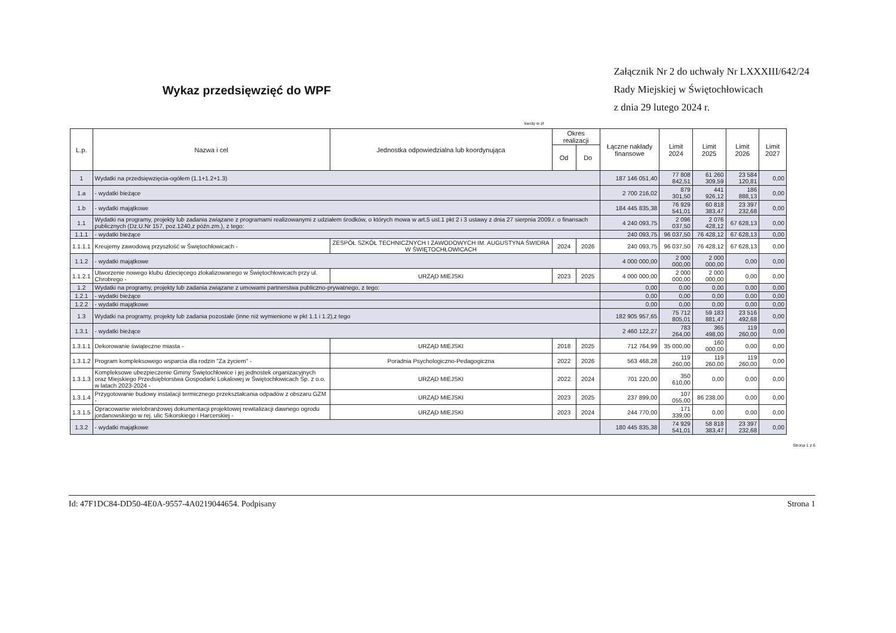Wykaz przedsięwzięć do WPF
Załącznik Nr 2 do uchwały Nr LXXXIII/642/24
Rady Miejskiej w Świętochłowicach
z dnia 29 lutego 2024 r.
kwoty w zł
| L.p. | Nazwa i cel | Jednostka odpowiedzialna lub koordynująca | Okres realizacji | | Łączne nakłady finansowe | Limit 2024 | Limit 2025 | Limit 2026 | Limit 2027 |
| --- | --- | --- | --- | --- | --- | --- | --- | --- | --- |
| | | | Od | Do | | | | | |
| 1 | Wydatki na przedsięwzięcia-ogółem (1.1+1.2+1.3) | | | | 187 146 051,40 | 77 808 842,51 | 61 260 309,59 | 23 584 120,81 | 0,00 |
| 1.a | - wydatki bieżące | | | | 2 700 216,02 | 879 301,50 | 441 926,12 | 186 888,13 | 0,00 |
| 1.b | - wydatki majątkowe | | | | 184 445 835,38 | 76 929 541,01 | 60 818 383,47 | 23 397 232,68 | 0,00 |
| 1.1 | Wydatki na programy, projekty lub zadania związane z programami realizowanymi z udziałem środków, o których mowa w art.5 ust.1 pkt 2 i 3 ustawy z dnia 27 sierpnia 2009.r. o finansach publicznych (Dz.U.Nr 157, poz.1240,z późn.zm.), z tego: | | | | 4 240 093,75 | 2 096 037,50 | 2 076 428,12 | 67 628,13 | 0,00 |
| 1.1.1 | - wydatki bieżące | | | | 240 093,75 | 96 037,50 | 76 428,12 | 67 628,13 | 0,00 |
| 1.1.1.1 | Kreujemy zawodową przyszłość w Świętochłowicach - | ZESPÓŁ SZKÓŁ TECHNICZNYCH I ZAWODOWYCH IM. AUGUSTYNA ŚWIDRA W ŚWIĘTOCHŁOWICACH | 2024 | 2026 | 240 093,75 | 96 037,50 | 76 428,12 | 67 628,13 | 0,00 |
| 1.1.2 | - wydatki majątkowe | | | | 4 000 000,00 | 2 000 000,00 | 2 000 000,00 | 0,00 | 0,00 |
| 1.1.2.1 | Utworzenie nowego klubu dziecięcego zlokalizowanego w Świętochłowicach przy ul. Chrobrego - | URZĄD MIEJSKI | 2023 | 2025 | 4 000 000,00 | 2 000 000,00 | 2 000 000,00 | 0,00 | 0,00 |
| 1.2 | Wydatki na programy, projekty lub zadania związane z umowami partnerstwa publiczno-prywatnego, z tego: | | | | 0,00 | 0,00 | 0,00 | 0,00 | 0,00 |
| 1.2.1 | - wydatki bieżące | | | | 0,00 | 0,00 | 0,00 | 0,00 | 0,00 |
| 1.2.2 | - wydatki majątkowe | | | | 0,00 | 0,00 | 0,00 | 0,00 | 0,00 |
| 1.3 | Wydatki na programy, projekty lub zadania pozostałe (inne niż wymienione w pkt 1.1 i 1.2),z tego | | | | 182 905 957,65 | 75 712 805,01 | 59 183 881,47 | 23 516 492,68 | 0,00 |
| 1.3.1 | - wydatki bieżące | | | | 2 460 122,27 | 783 264,00 | 365 498,00 | 119 260,00 | 0,00 |
| 1.3.1.1 | Dekorowanie świąteczne miasta - | URZĄD MIEJSKI | 2018 | 2025 | 712 764,99 | 35 000,00 | 160 000,00 | 0,00 | 0,00 |
| 1.3.1.2 | Program kompleksowego wsparcia dla rodzin "Za życiem" - | Poradnia Psychologiczno-Pedagogiczna | 2022 | 2026 | 563 468,28 | 119 260,00 | 119 260,00 | 119 260,00 | 0,00 |
| 1.3.1.3 | Kompleksowe ubezpieczenie Gminy Świętochłowice i jej jednostek organizacyjnych oraz Miejskiego Przedsiębiorstwa Gospodarki Lokalowej w Świętochłowicach Sp. z o.o. w latach 2023-2024 - | URZĄD MIEJSKI | 2022 | 2024 | 701 220,00 | 350 610,00 | 0,00 | 0,00 | 0,00 |
| 1.3.1.4 | Przygotowanie budowy instalacji termicznego przekształcania odpadów z obszaru GZM - | URZĄD MIEJSKI | 2023 | 2025 | 237 899,00 | 107 055,00 | 86 238,00 | 0,00 | 0,00 |
| 1.3.1.5 | Opracowanie wielobranżowej dokumentacji projektowej rewitalizacji dawnego ogrodu jordanowskiego w rej. ulic Sikorskiego i Harcerskiej - | URZĄD MIEJSKI | 2023 | 2024 | 244 770,00 | 171 339,00 | 0,00 | 0,00 | 0,00 |
| 1.3.2 | - wydatki majątkowe | | | | 180 445 835,38 | 74 929 541,01 | 58 818 383,47 | 23 397 232,68 | 0,00 |
Strona 1 z 6
Id: 47F1DC84-DD50-4E0A-9557-4A0219044654. Podpisany Strona 1